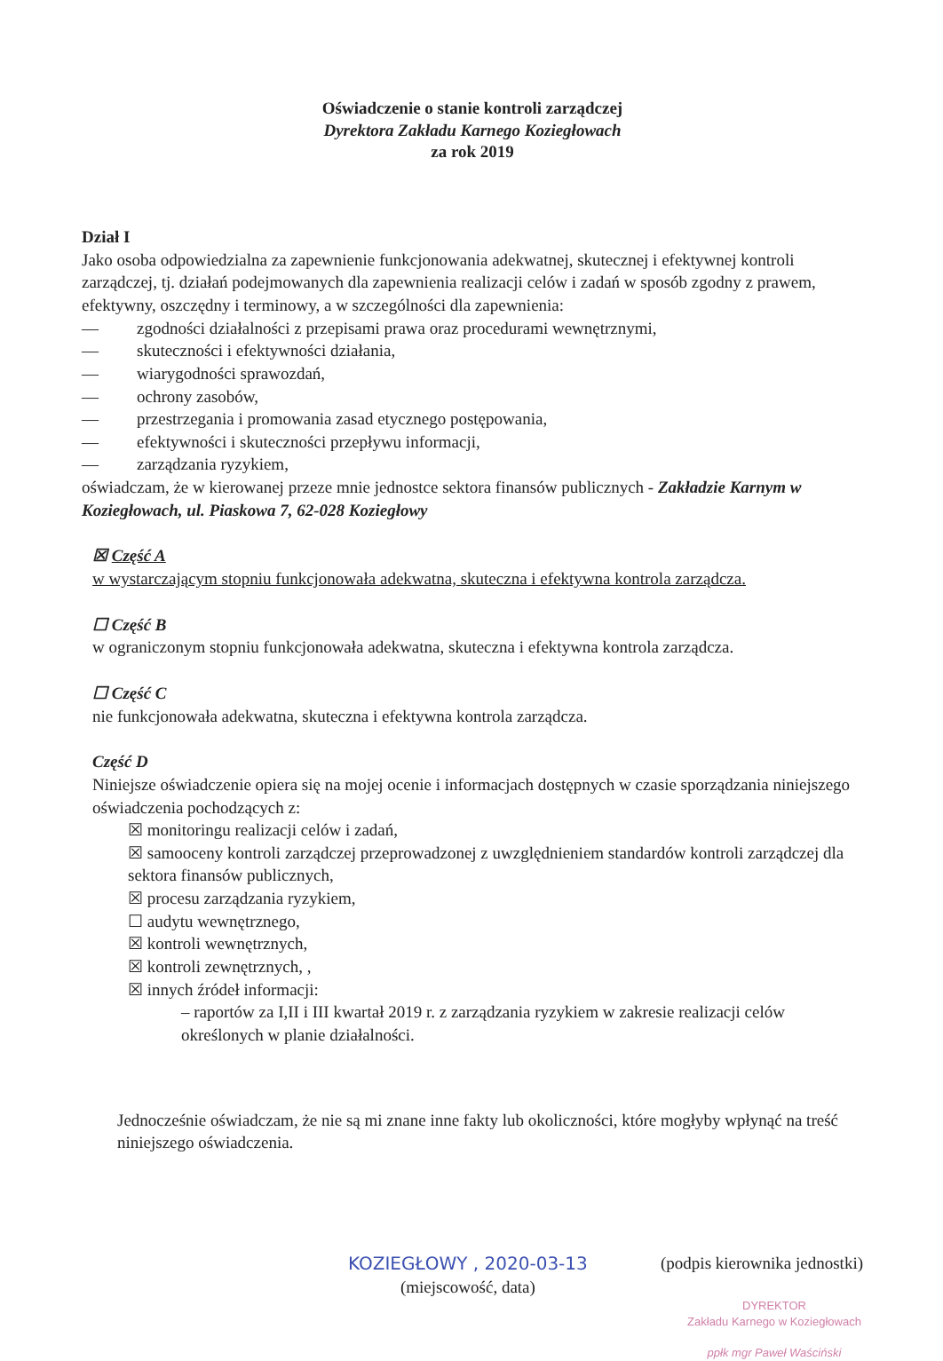Oświadczenie o stanie kontroli zarządczej
Dyrektora Zakładu Karnego Koziegłowach
za rok 2019
Dział I
Jako osoba odpowiedzialna za zapewnienie funkcjonowania adekwatnej, skutecznej i efektywnej kontroli zarządczej, tj. działań podejmowanych dla zapewnienia realizacji celów i zadań w sposób zgodny z prawem, efektywny, oszczędny i terminowy, a w szczególności dla zapewnienia:
— zgodności działalności z przepisami prawa oraz procedurami wewnętrznymi,
— skuteczności i efektywności działania,
— wiarygodności sprawozdań,
— ochrony zasobów,
— przestrzegania i promowania zasad etycznego postępowania,
— efektywności i skuteczności przepływu informacji,
— zarządzania ryzykiem,
oświadczam, że w kierowanej przeze mnie jednostce sektora finansów publicznych - Zakładzie Karnym w Koziegłowach, ul. Piaskowa 7, 62-028 Koziegłowy
☒ Część A
w wystarczającym stopniu funkcjonowała adekwatna, skuteczna i efektywna kontrola zarządcza.
☐ Część B
w ograniczonym stopniu funkcjonowała adekwatna, skuteczna i efektywna kontrola zarządcza.
☐ Część C
nie funkcjonowała adekwatna, skuteczna i efektywna kontrola zarządcza.
Część D
Niniejsze oświadczenie opiera się na mojej ocenie i informacjach dostępnych w czasie sporządzania niniejszego oświadczenia pochodzących z:
☒ monitoringu realizacji celów i zadań,
☒ samooceny kontroli zarządczej przeprowadzonej z uwzględnieniem standardów kontroli zarządczej dla sektora finansów publicznych,
☒ procesu zarządzania ryzykiem,
☐ audytu wewnętrznego,
☒ kontroli wewnętrznych,
☒ kontroli zewnętrznych, ,
☒ innych źródeł informacji:
– raportów za I,II i III kwartał 2019 r. z zarządzania ryzykiem w zakresie realizacji celów określonych w planie działalności.
Jednocześnie oświadczam, że nie są mi znane inne fakty lub okoliczności, które mogłyby wpłynąć na treść niniejszego oświadczenia.
KOZIEGŁOWY , 2020-03-13
(miejscowość, data)
(podpis kierownika jednostki)
DYREKTOR
Zakładu Karnego w Koziegłowach
ppłk mgr Paweł Waściński